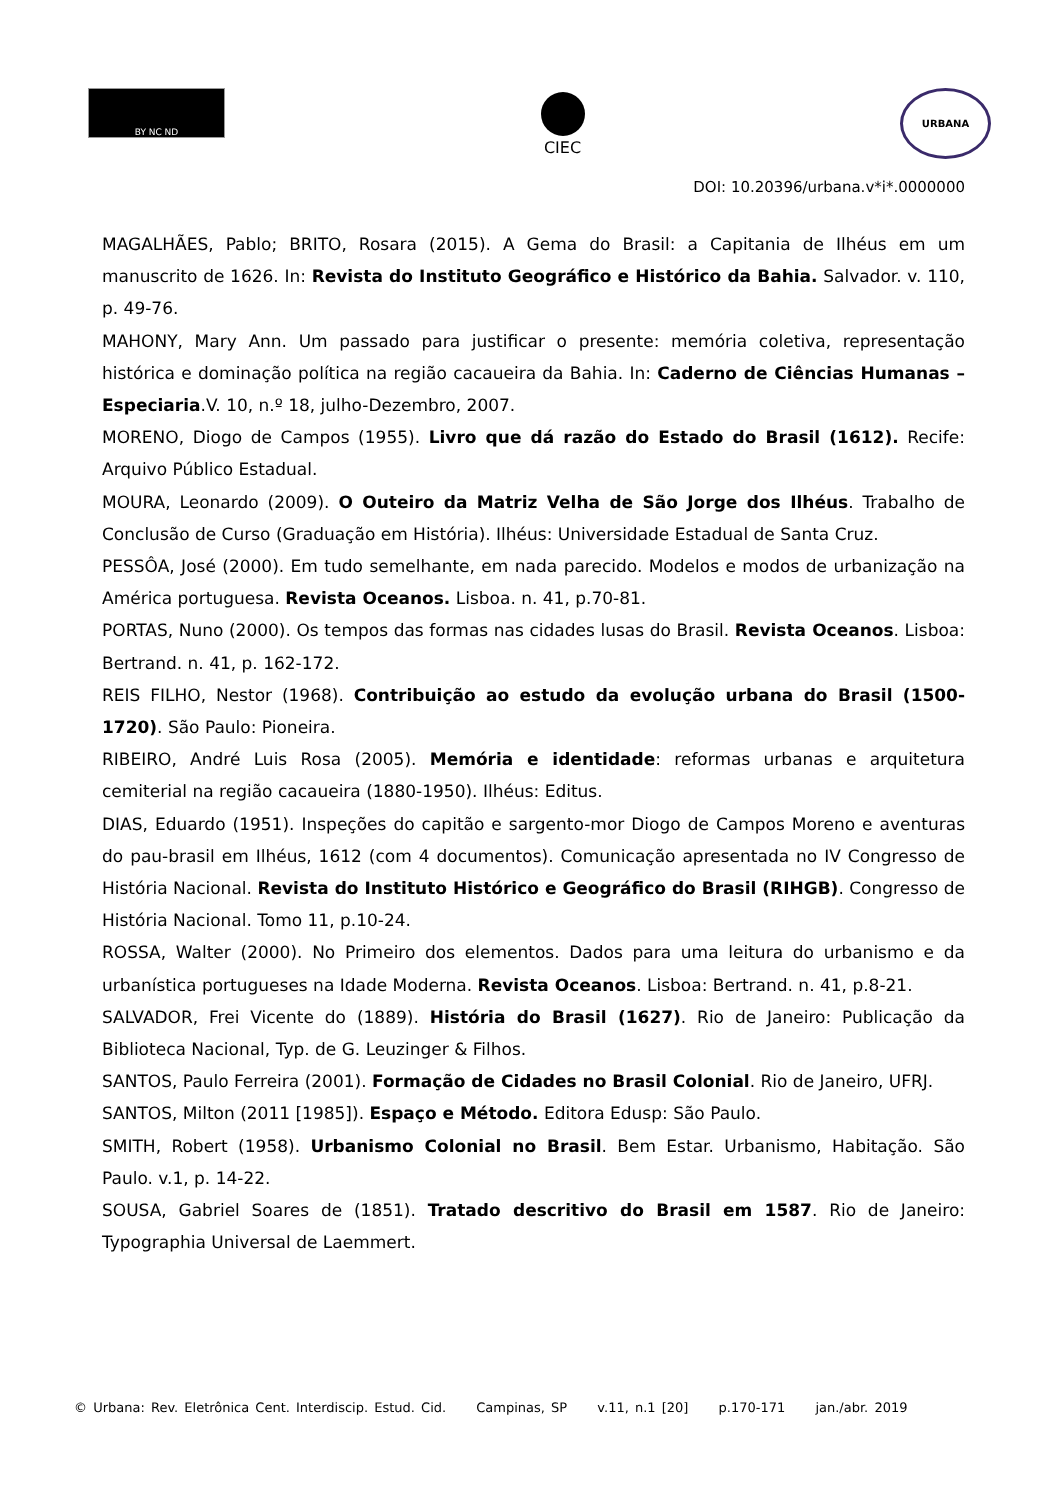BY NC ND
CIEC
URBANA
DOI: 10.20396/urbana.v*i*.0000000
MAGALHÃES, Pablo; BRITO, Rosara (2015). A Gema do Brasil: a Capitania de Ilhéus em um manuscrito de 1626. In: Revista do Instituto Geográfico e Histórico da Bahia. Salvador. v. 110, p. 49-76.
MAHONY, Mary Ann. Um passado para justificar o presente: memória coletiva, representação histórica e dominação política na região cacaueira da Bahia. In: Caderno de Ciências Humanas – Especiaria.V. 10, n.º 18, julho-Dezembro, 2007.
MORENO, Diogo de Campos (1955). Livro que dá razão do Estado do Brasil (1612). Recife: Arquivo Público Estadual.
MOURA, Leonardo (2009). O Outeiro da Matriz Velha de São Jorge dos Ilhéus. Trabalho de Conclusão de Curso (Graduação em História). Ilhéus: Universidade Estadual de Santa Cruz.
PESSÔA, José (2000). Em tudo semelhante, em nada parecido. Modelos e modos de urbanização na América portuguesa. Revista Oceanos. Lisboa. n. 41, p.70-81.
PORTAS, Nuno (2000). Os tempos das formas nas cidades lusas do Brasil. Revista Oceanos. Lisboa: Bertrand. n. 41, p. 162-172.
REIS FILHO, Nestor (1968). Contribuição ao estudo da evolução urbana do Brasil (1500-1720). São Paulo: Pioneira.
RIBEIRO, André Luis Rosa (2005). Memória e identidade: reformas urbanas e arquitetura cemiterial na região cacaueira (1880-1950). Ilhéus: Editus.
DIAS, Eduardo (1951). Inspeções do capitão e sargento-mor Diogo de Campos Moreno e aventuras do pau-brasil em Ilhéus, 1612 (com 4 documentos). Comunicação apresentada no IV Congresso de História Nacional. Revista do Instituto Histórico e Geográfico do Brasil (RIHGB). Congresso de História Nacional. Tomo 11, p.10-24.
ROSSA, Walter (2000). No Primeiro dos elementos. Dados para uma leitura do urbanismo e da urbanística portugueses na Idade Moderna. Revista Oceanos. Lisboa: Bertrand. n. 41, p.8-21.
SALVADOR, Frei Vicente do (1889). História do Brasil (1627). Rio de Janeiro: Publicação da Biblioteca Nacional, Typ. de G. Leuzinger & Filhos.
SANTOS, Paulo Ferreira (2001). Formação de Cidades no Brasil Colonial. Rio de Janeiro, UFRJ.
SANTOS, Milton (2011 [1985]). Espaço e Método. Editora Edusp: São Paulo.
SMITH, Robert (1958). Urbanismo Colonial no Brasil. Bem Estar. Urbanismo, Habitação. São Paulo. v.1, p. 14-22.
SOUSA, Gabriel Soares de (1851). Tratado descritivo do Brasil em 1587. Rio de Janeiro: Typographia Universal de Laemmert.
© Urbana: Rev. Eletrônica Cent. Interdiscip. Estud. Cid. Campinas, SP v.11, n.1 [20] p.170-171 jan./abr. 2019